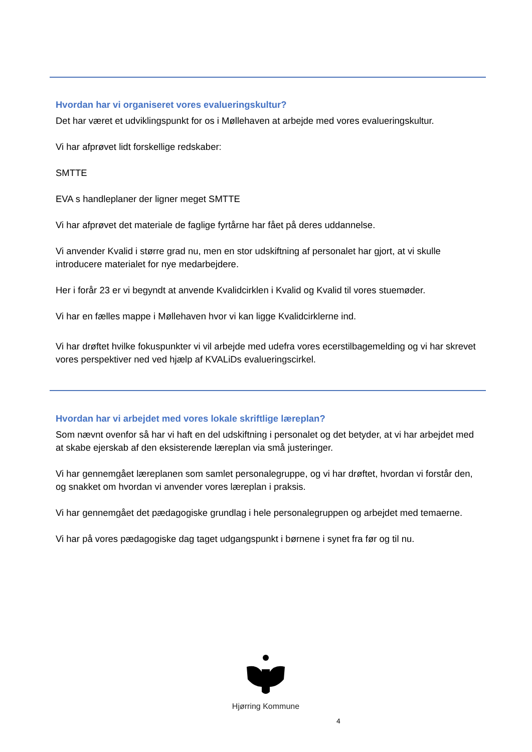Hvordan har vi organiseret vores evalueringskultur?
Det har været et udviklingspunkt for os i Møllehaven at arbejde med vores evalueringskultur.
Vi har afprøvet lidt forskellige redskaber:
SMTTE
EVA s handleplaner der ligner meget SMTTE
Vi har afprøvet det materiale de faglige fyrtårne har fået på deres uddannelse.
Vi anvender Kvalid i større grad nu, men en stor udskiftning af personalet har gjort, at vi skulle introducere materialet for nye medarbejdere.
Her i forår 23 er vi begyndt at anvende Kvalidcirklen i Kvalid og Kvalid til vores stuemøder.
Vi har en fælles mappe i Møllehaven hvor vi kan ligge Kvalidcirklerne ind.
Vi har drøftet hvilke fokuspunkter vi vil arbejde med udefra vores ecerstilbagemelding og vi har skrevet vores perspektiver ned ved hjælp af KVALiDs evalueringscirkel.
Hvordan har vi arbejdet med vores lokale skriftlige læreplan?
Som nævnt ovenfor så har vi haft en del udskiftning i personalet og det betyder, at vi har arbejdet med at skabe ejerskab af den eksisterende læreplan via små justeringer.
Vi har gennemgået læreplanen som samlet personalegruppe, og vi har drøftet, hvordan vi forstår den, og snakket om hvordan vi anvender vores læreplan i praksis.
Vi har gennemgået det pædagogiske grundlag i hele personalegruppen og arbejdet med temaerne.
Vi har på vores pædagogiske dag taget udgangspunkt i børnene i synet fra før og til nu.
Hjørring Kommune
4